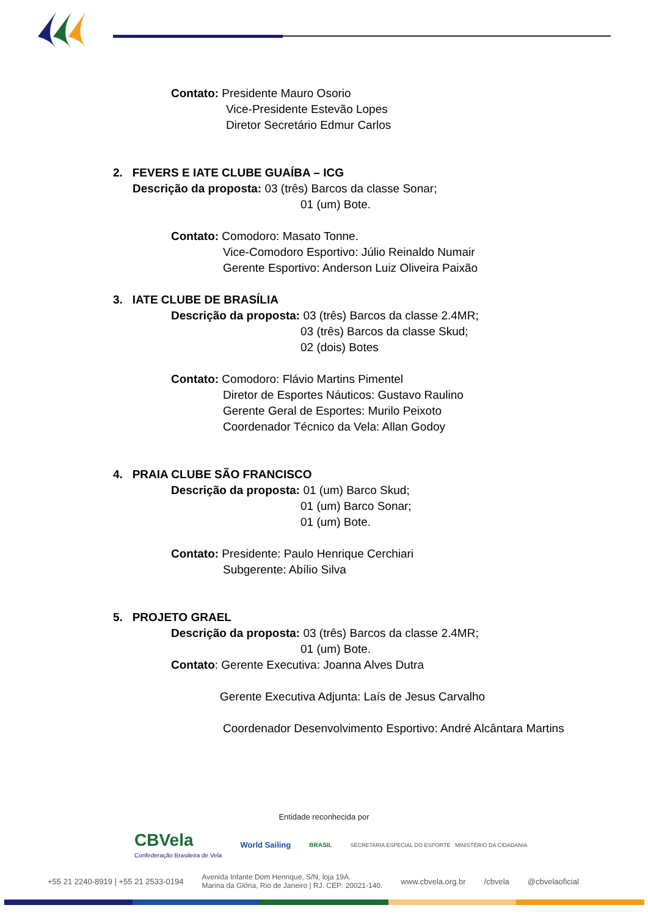Contato: Presidente Mauro Osorio
Vice-Presidente Estevão Lopes
Diretor Secretário Edmur Carlos
2. FEVERS E IATE CLUBE GUAÍBA – ICG
Descrição da proposta: 03 (três) Barcos da classe Sonar;
01 (um) Bote.
Contato: Comodoro: Masato Tonne.
Vice-Comodoro Esportivo: Júlio Reinaldo Numair
Gerente Esportivo: Anderson Luiz Oliveira Paixão
3. IATE CLUBE DE BRASÍLIA
Descrição da proposta: 03 (três) Barcos da classe 2.4MR;
03 (três) Barcos da classe Skud;
02 (dois) Botes
Contato: Comodoro: Flávio Martins Pimentel
Diretor de Esportes Náuticos: Gustavo Raulino
Gerente Geral de Esportes: Murilo Peixoto
Coordenador Técnico da Vela: Allan Godoy
4. PRAIA CLUBE SÃO FRANCISCO
Descrição da proposta: 01 (um) Barco Skud;
01 (um) Barco Sonar;
01 (um) Bote.
Contato: Presidente: Paulo Henrique Cerchiari
Subgerente: Abílio Silva
5. PROJETO GRAEL
Descrição da proposta: 03 (três) Barcos da classe 2.4MR;
01 (um) Bote.
Contato: Gerente Executiva: Joanna Alves Dutra
Gerente Executiva Adjunta: Laís de Jesus Carvalho
Coordenador Desenvolvimento Esportivo: André Alcântara Martins
Entidade reconhecida por
CBVela
Confederação Brasileira de Vela
World Sailing
BRASIL
SECRETARIA ESPECIAL DO ESPORTE MINISTÉRIO DA CIDADANIA
+55 21 2240-8919 | +55 21 2533-0194 Avenida Infante Dom Henrique, S/N, loja 19A.
Marina da Glória, Rio de Janeiro | RJ. CEP: 20021-140. www.cbvela.org.br /cbvela @cbvelaoficial